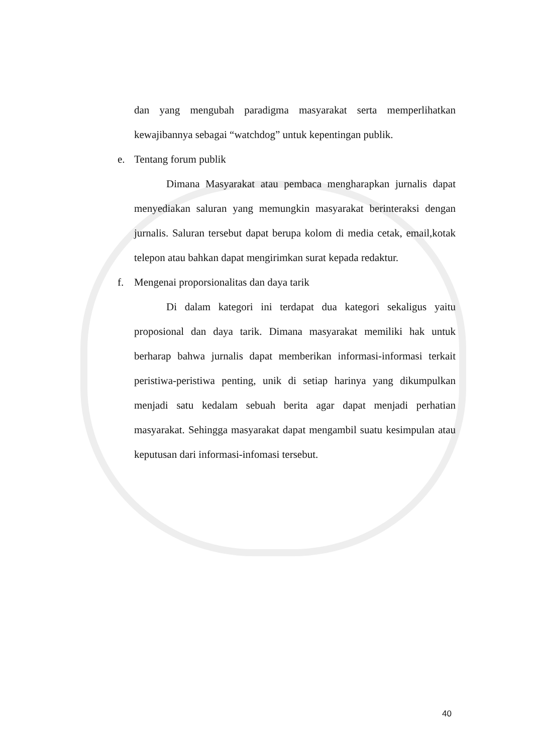dan yang mengubah paradigma masyarakat serta memperlihatkan kewajibannya sebagai “watchdog” untuk kepentingan publik.
e. Tentang forum publik
Dimana Masyarakat atau pembaca mengharapkan jurnalis dapat menyediakan saluran yang memungkin masyarakat berinteraksi dengan jurnalis. Saluran tersebut dapat berupa kolom di media cetak, email,kotak telepon atau bahkan dapat mengirimkan surat kepada redaktur.
f. Mengenai proporsionalitas dan daya tarik
Di dalam kategori ini terdapat dua kategori sekaligus yaitu proposional dan daya tarik. Dimana masyarakat memiliki hak untuk berharap bahwa jurnalis dapat memberikan informasi-informasi terkait peristiwa-peristiwa penting, unik di setiap harinya yang dikumpulkan menjadi satu kedalam sebuah berita agar dapat menjadi perhatian masyarakat. Sehingga masyarakat dapat mengambil suatu kesimpulan atau keputusan dari informasi-infomasi tersebut.
40